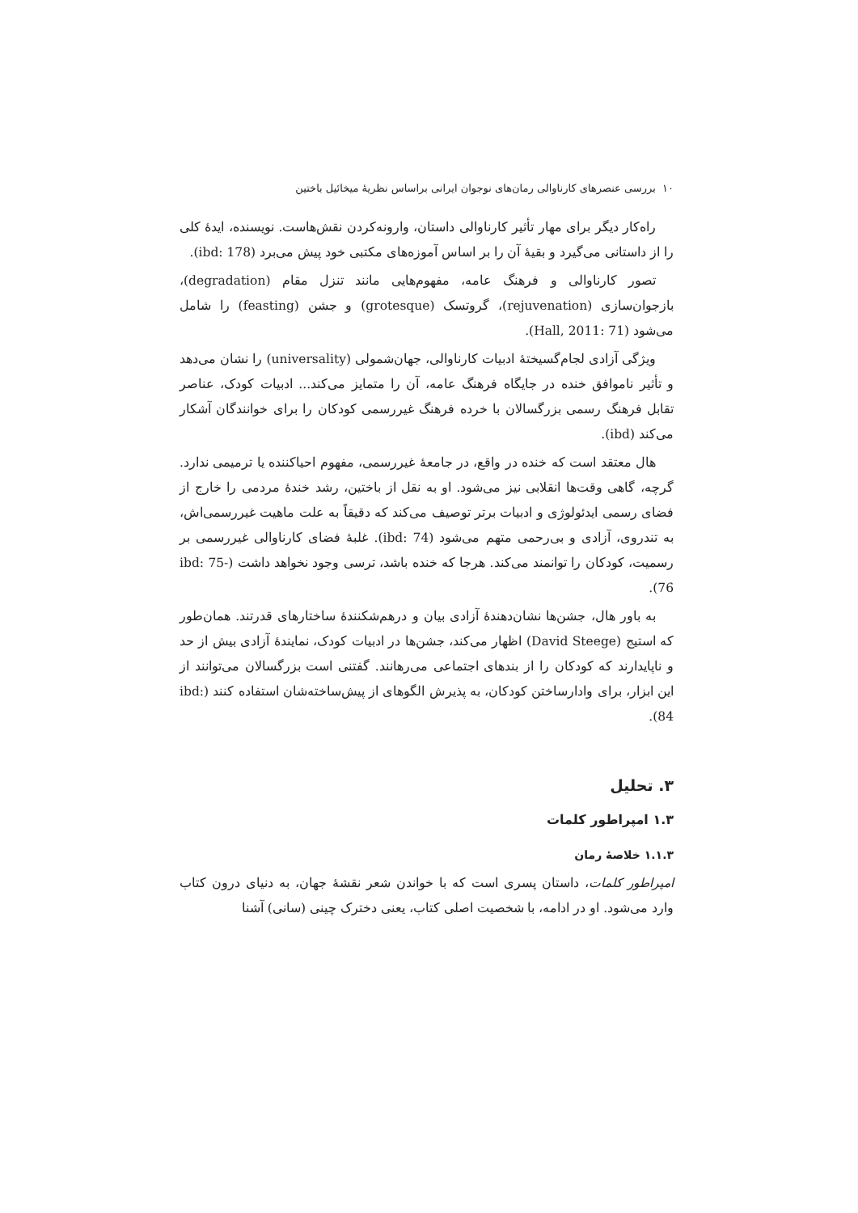۱۰ بررسی عنصرهای کارناوالی رمان‌های نوجوان ایرانی براساس نظریهٔ میخائیل باختین
راه‌کار دیگر برای مهار تأثیر کارناوالی داستان، وارونه‌کردن نقش‌هاست. نویسنده، ایدهٔ کلی را از داستانی می‌گیرد و بقیهٔ آن را بر اساس آموزه‌های مکتبی خود پیش می‌برد (ibd: 178).
تصور کارناوالی و فرهنگ عامه، مفهوم‌هایی مانند تنزل مقام (degradation)، بازجوان‌سازی (rejuvenation)، گروتسک (grotesque) و جشن (feasting) را شامل می‌شود (Hall, 2011: 71).
ویژگی آزادی لجام‌گسیختهٔ ادبیات کارناوالی، جهان‌شمولی (universality) را نشان می‌دهد و تأثیر ناموافق خنده در جایگاه فرهنگ عامه، آن را متمایز می‌کند... ادبیات کودک، عناصر تقابل فرهنگ رسمی بزرگسالان با خرده فرهنگ غیررسمی کودکان را برای خوانندگان آشکار می‌کند (ibd).
هال معتقد است که خنده در واقع، در جامعهٔ غیررسمی، مفهوم احیاکننده یا ترمیمی ندارد. گرچه، گاهی وقت‌ها انقلابی نیز می‌شود. او به نقل از باختین، رشد خندهٔ مردمی را خارج از فضای رسمی ایدئولوژی و ادبیات برتر توصیف می‌کند که دقیقاً به علت ماهیت غیررسمی‌اش، به تندروی، آزادی و بی‌رحمی متهم می‌شود (ibd: 74). غلبهٔ فضای کارناوالی غیررسمی بر رسمیت، کودکان را توانمند می‌کند. هرجا که خنده باشد، ترسی وجود نخواهد داشت (ibd: 75-76).
به باور هال، جشن‌ها نشان‌دهندهٔ آزادی بیان و درهم‌شکنندهٔ ساختارهای قدرتند. همان‌طور که استیج (David Steege) اظهار می‌کند، جشن‌ها در ادبیات کودک، نمایندهٔ آزادی بیش از حد و ناپایدارند که کودکان را از بندهای اجتماعی می‌رهانند. گفتنی است بزرگسالان می‌توانند از این ابزار، برای وادارساختن کودکان، به پذیرش الگوهای از پیش‌ساخته‌شان استفاده کنند (ibd: 84).
۳. تحلیل
۱.۳ امپراطور کلمات
۱.۱.۳ خلاصهٔ رمان
امپراطور کلمات، داستان پسری است که با خواندن شعر نقشهٔ جهان، به دنیای درون کتاب وارد می‌شود. او در ادامه، با شخصیت اصلی کتاب، یعنی دخترک چینی (سانی) آشنا